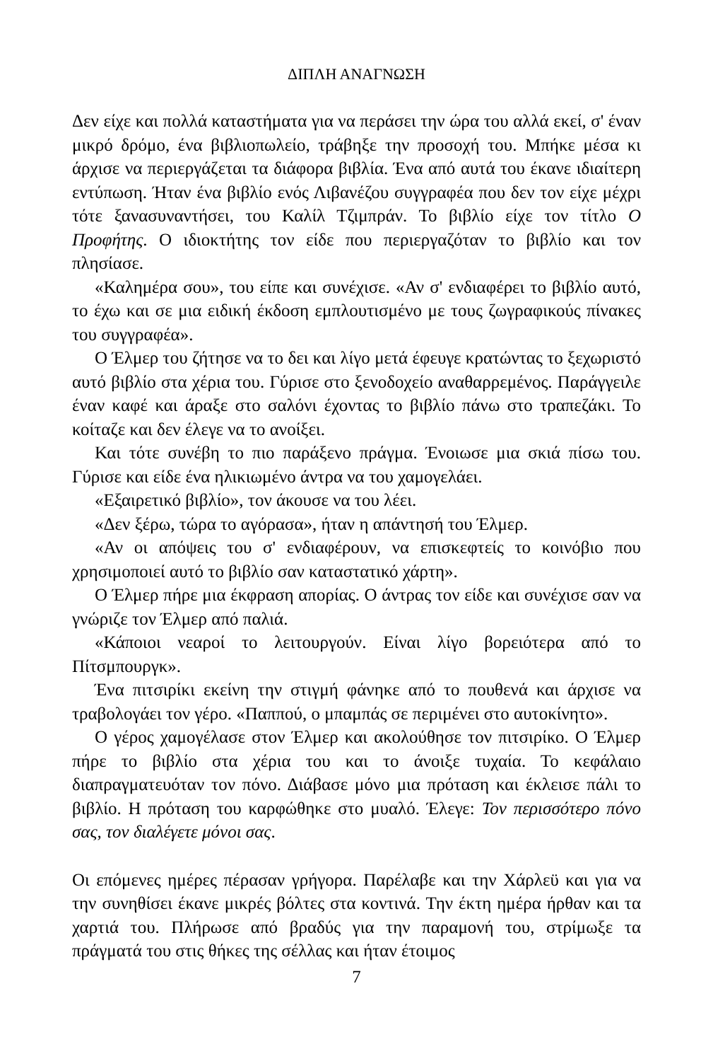ΔΙΠΛΗ ΑΝΑΓΝΩΣΗ
Δεν είχε και πολλά καταστήματα για να περάσει την ώρα του αλλά εκεί, σ' έναν μικρό δρόμο, ένα βιβλιοπωλείο, τράβηξε την προσοχή του. Μπήκε μέσα κι άρχισε να περιεργάζεται τα διάφορα βιβλία. Ένα από αυτά του έκανε ιδιαίτερη εντύπωση. Ήταν ένα βιβλίο ενός Λιβανέζου συγγραφέα που δεν τον είχε μέχρι τότε ξανασυναντήσει, του Καλίλ Τζιμπράν. Το βιβλίο είχε τον τίτλο Ο Προφήτης. Ο ιδιοκτήτης τον είδε που περιεργαζόταν το βιβλίο και τον πλησίασε.
«Καλημέρα σου», του είπε και συνέχισε. «Αν σ' ενδιαφέρει το βιβλίο αυτό, το έχω και σε μια ειδική έκδοση εμπλουτισμένο με τους ζωγραφικούς πίνακες του συγγραφέα».
Ο Έλμερ του ζήτησε να το δει και λίγο μετά έφευγε κρατώντας το ξεχωριστό αυτό βιβλίο στα χέρια του. Γύρισε στο ξενοδοχείο αναθαρρεμένος. Παράγγειλε έναν καφέ και άραξε στο σαλόνι έχοντας το βιβλίο πάνω στο τραπεζάκι. Το κοίταζε και δεν έλεγε να το ανοίξει.
Και τότε συνέβη το πιο παράξενο πράγμα. Ένοιωσε μια σκιά πίσω του. Γύρισε και είδε ένα ηλικιωμένο άντρα να του χαμογελάει.
«Εξαιρετικό βιβλίο», τον άκουσε να του λέει.
«Δεν ξέρω, τώρα το αγόρασα», ήταν η απάντησή του Έλμερ.
«Αν οι απόψεις του σ' ενδιαφέρουν, να επισκεφτείς το κοινόβιο που χρησιμοποιεί αυτό το βιβλίο σαν καταστατικό χάρτη».
Ο Έλμερ πήρε μια έκφραση απορίας. Ο άντρας τον είδε και συνέχισε σαν να γνώριζε τον Έλμερ από παλιά.
«Κάποιοι νεαροί το λειτουργούν. Είναι λίγο βορειότερα από το Πίτσμπουργκ».
Ένα πιτσιρίκι εκείνη την στιγμή φάνηκε από το πουθενά και άρχισε να τραβολογάει τον γέρο. «Παππού, ο μπαμπάς σε περιμένει στο αυτοκίνητο».
Ο γέρος χαμογέλασε στον Έλμερ και ακολούθησε τον πιτσιρίκο. Ο Έλμερ πήρε το βιβλίο στα χέρια του και το άνοιξε τυχαία. Το κεφάλαιο διαπραγματευόταν τον πόνο. Διάβασε μόνο μια πρόταση και έκλεισε πάλι το βιβλίο. Η πρόταση του καρφώθηκε στο μυαλό. Έλεγε: Τον περισσότερο πόνο σας, τον διαλέγετε μόνοι σας.
Οι επόμενες ημέρες πέρασαν γρήγορα. Παρέλαβε και την Χάρλεϋ και για να την συνηθίσει έκανε μικρές βόλτες στα κοντινά. Την έκτη ημέρα ήρθαν και τα χαρτιά του. Πλήρωσε από βραδύς για την παραμονή του, στρίμωξε τα πράγματά του στις θήκες της σέλλας και ήταν έτοιμος
7